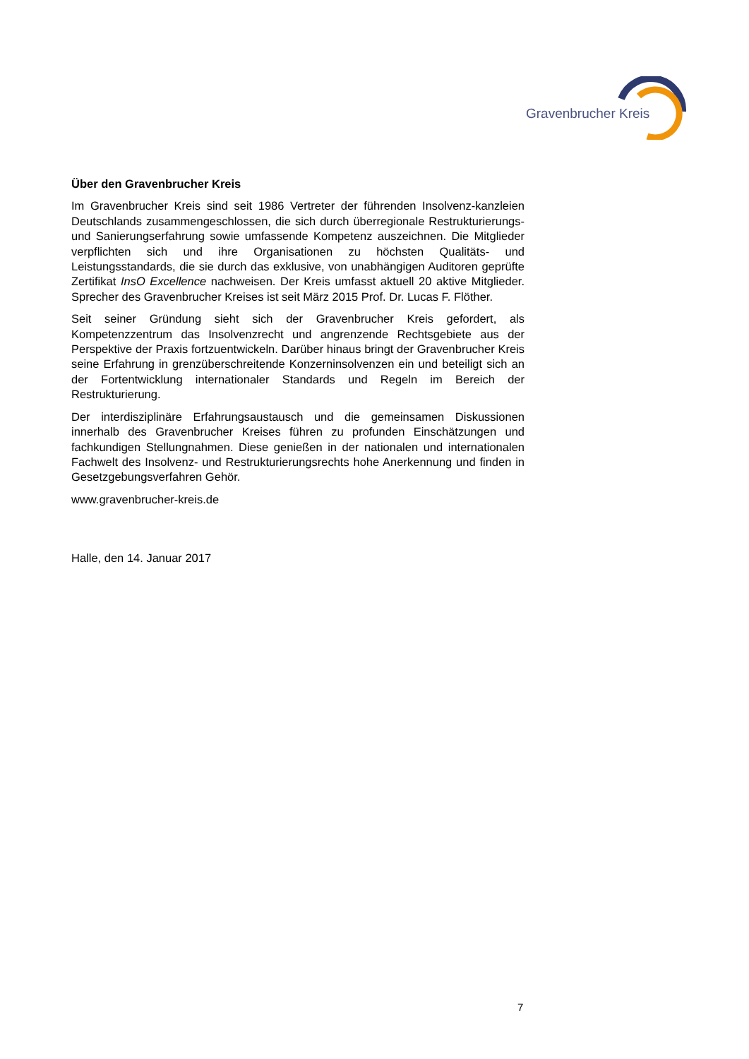Gravenbrucher Kreis
Über den Gravenbrucher Kreis
Im Gravenbrucher Kreis sind seit 1986 Vertreter der führenden Insolvenz-kanzleien Deutschlands zusammengeschlossen, die sich durch überregionale Restrukturierungs- und Sanierungserfahrung sowie umfassende Kompetenz auszeichnen. Die Mitglieder verpflichten sich und ihre Organisationen zu höchsten Qualitäts- und Leistungsstandards, die sie durch das exklusive, von unabhängigen Auditoren geprüfte Zertifikat InsO Excellence nachweisen. Der Kreis umfasst aktuell 20 aktive Mitglieder. Sprecher des Gravenbrucher Kreises ist seit März 2015 Prof. Dr. Lucas F. Flöther.
Seit seiner Gründung sieht sich der Gravenbrucher Kreis gefordert, als Kompetenzzentrum das Insolvenzrecht und angrenzende Rechtsgebiete aus der Perspektive der Praxis fortzuentwickeln. Darüber hinaus bringt der Gravenbrucher Kreis seine Erfahrung in grenzüberschreitende Konzerninsolvenzen ein und beteiligt sich an der Fortentwicklung internationaler Standards und Regeln im Bereich der Restrukturierung.
Der interdisziplinäre Erfahrungsaustausch und die gemeinsamen Diskussionen innerhalb des Gravenbrucher Kreises führen zu profunden Einschätzungen und fachkundigen Stellungnahmen. Diese genießen in der nationalen und internationalen Fachwelt des Insolvenz- und Restrukturierungsrechts hohe Anerkennung und finden in Gesetzgebungsverfahren Gehör.
www.gravenbrucher-kreis.de
Halle, den 14. Januar 2017
7